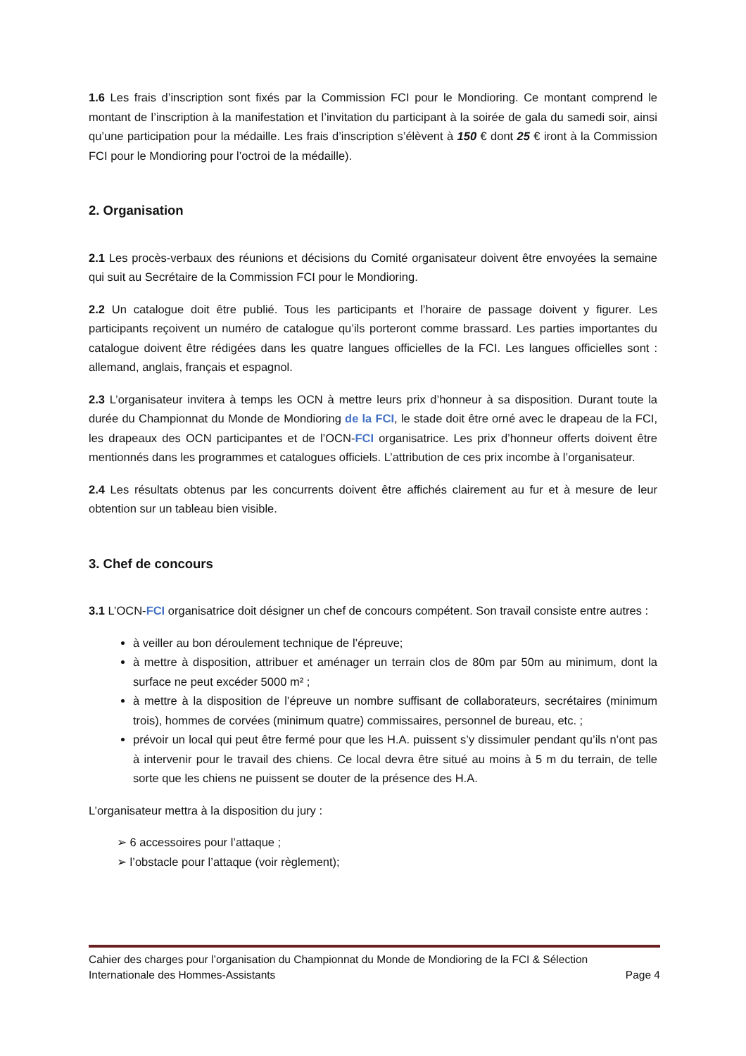1.6 Les frais d’inscription sont fixés par la Commission FCI pour le Mondioring. Ce montant comprend le montant de l’inscription à la manifestation et l’invitation du participant à la soirée de gala du samedi soir, ainsi qu’une participation pour la médaille. Les frais d’inscription s’élèvent à 150 € dont 25 € iront à la Commission FCI pour le Mondioring pour l’octroi de la médaille).
2. Organisation
2.1 Les procès-verbaux des réunions et décisions du Comité organisateur doivent être envoyées la semaine qui suit au Secrétaire de la Commission FCI pour le Mondioring.
2.2 Un catalogue doit être publié. Tous les participants et l’horaire de passage doivent y figurer. Les participants reçoivent un numéro de catalogue qu’ils porteront comme brassard. Les parties importantes du catalogue doivent être rédigées dans les quatre langues officielles de la FCI. Les langues officielles sont : allemand, anglais, français et espagnol.
2.3 L’organisateur invitera à temps les OCN à mettre leurs prix d’honneur à sa disposition. Durant toute la durée du Championnat du Monde de Mondioring de la FCI, le stade doit être orné avec le drapeau de la FCI, les drapeaux des OCN participantes et de l’OCN-FCI organisatrice. Les prix d’honneur offerts doivent être mentionnés dans les programmes et catalogues officiels. L’attribution de ces prix incombe à l’organisateur.
2.4 Les résultats obtenus par les concurrents doivent être affichés clairement au fur et à mesure de leur obtention sur un tableau bien visible.
3. Chef de concours
3.1 L’OCN-FCI organisatrice doit désigner un chef de concours compétent. Son travail consiste entre autres :
à veiller au bon déroulement technique de l’épreuve;
à mettre à disposition, attribuer et aménager un terrain clos de 80m par 50m au minimum, dont la surface ne peut excéder 5000 m² ;
à mettre à la disposition de l’épreuve un nombre suffisant de collaborateurs, secrétaires (minimum trois), hommes de corvées (minimum quatre) commissaires, personnel de bureau, etc. ;
prévoir un local qui peut être fermé pour que les H.A. puissent s’y dissimuler pendant qu’ils n’ont pas à intervenir pour le travail des chiens. Ce local devra être situé au moins à 5 m du terrain, de telle sorte que les chiens ne puissent se douter de la présence des H.A.
L’organisateur mettra à la disposition du jury :
➢ 6 accessoires pour l’attaque ;
➢ l’obstacle pour l’attaque (voir règlement);
Cahier des charges pour l’organisation du Championnat du Monde de Mondioring de la FCI & Sélection
Internationale des Hommes-Assistants Page 4